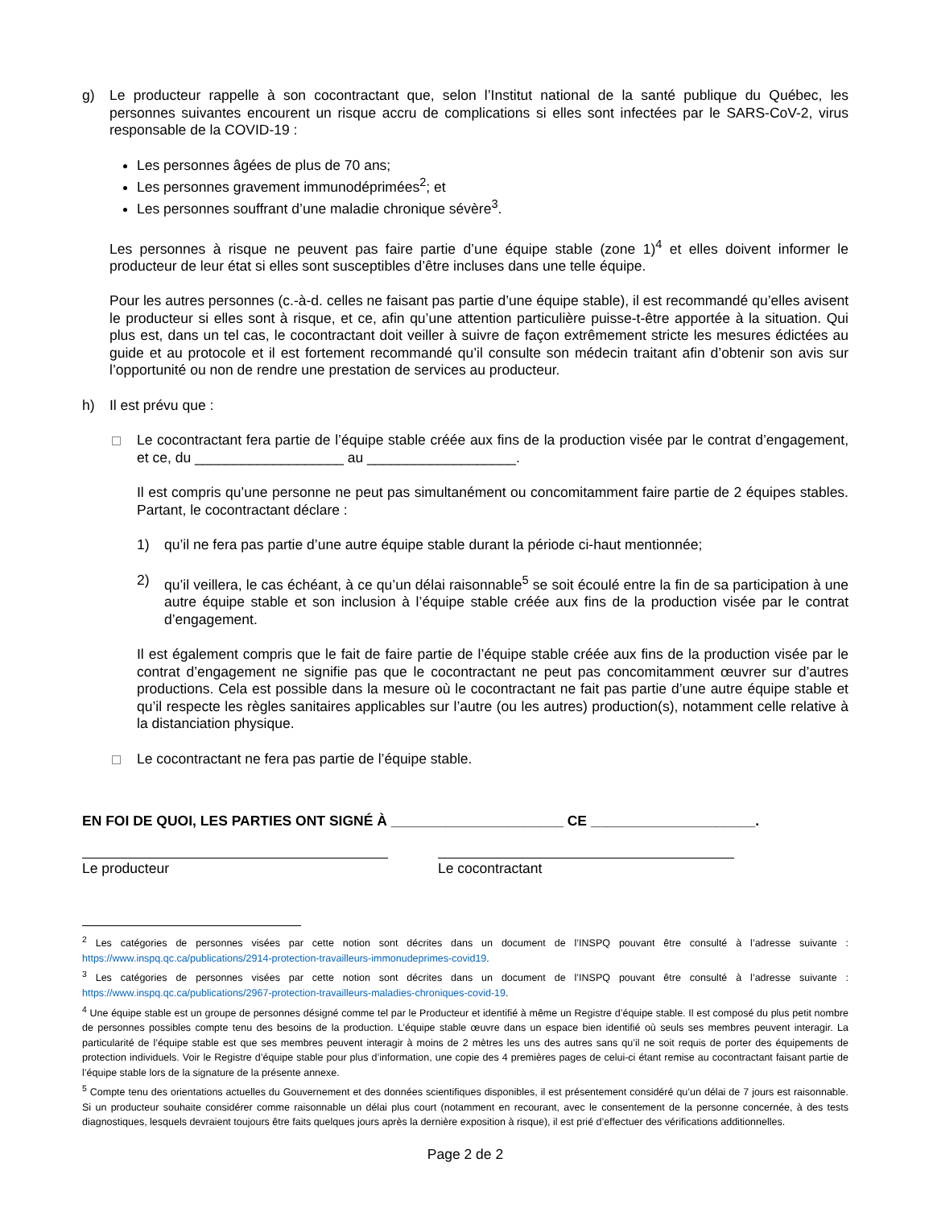g) Le producteur rappelle à son cocontractant que, selon l’Institut national de la santé publique du Québec, les personnes suivantes encourent un risque accru de complications si elles sont infectées par le SARS-CoV-2, virus responsable de la COVID-19 :
Les personnes âgées de plus de 70 ans;
Les personnes gravement immunodéprimées<sup>2</sup>; et
Les personnes souffrant d’une maladie chronique sévère<sup>3</sup>.
Les personnes à risque ne peuvent pas faire partie d’une équipe stable (zone 1)<sup>4</sup> et elles doivent informer le producteur de leur état si elles sont susceptibles d’être incluses dans une telle équipe.
Pour les autres personnes (c.-à-d. celles ne faisant pas partie d’une équipe stable), il est recommandé qu’elles avisent le producteur si elles sont à risque, et ce, afin qu’une attention particulière puisse-t-être apportée à la situation. Qui plus est, dans un tel cas, le cocontractant doit veiller à suivre de façon extrêmement stricte les mesures édictées au guide et au protocole et il est fortement recommandé qu’il consulte son médecin traitant afin d’obtenir son avis sur l’opportunité ou non de rendre une prestation de services au producteur.
h) Il est prévu que :
Le cocontractant fera partie de l’équipe stable créée aux fins de la production visée par le contrat d’engagement, et ce, du ___________________ au ___________________.
Il est compris qu’une personne ne peut pas simultanément ou concomitamment faire partie de 2 équipes stables. Partant, le cocontractant déclare :
1) qu’il ne fera pas partie d’une autre équipe stable durant la période ci-haut mentionnée;
2) qu’il veillera, le cas échéant, à ce qu’un délai raisonnable<sup>5</sup> se soit écoulé entre la fin de sa participation à une autre équipe stable et son inclusion à l’équipe stable créée aux fins de la production visée par le contrat d’engagement.
Il est également compris que le fait de faire partie de l’équipe stable créée aux fins de la production visée par le contrat d’engagement ne signifie pas que le cocontractant ne peut pas concomitamment œuvrer sur d’autres productions. Cela est possible dans la mesure où le cocontractant ne fait pas partie d’une autre équipe stable et qu’il respecte les règles sanitaires applicables sur l’autre (ou les autres) production(s), notamment celle relative à la distanciation physique.
Le cocontractant ne fera pas partie de l’équipe stable.
EN FOI DE QUOI, LES PARTIES ONT SIGNÉ À ______________________ CE _____________________.
Le producteur Le cocontractant
<sup>2</sup> Les catégories de personnes visées par cette notion sont décrites dans un document de l’INSPQ pouvant être consulté à l’adresse suivante : https://www.inspq.qc.ca/publications/2914-protection-travailleurs-immonudeprimes-covid19.
<sup>3</sup> Les catégories de personnes visées par cette notion sont décrites dans un document de l’INSPQ pouvant être consulté à l’adresse suivante : https://www.inspq.qc.ca/publications/2967-protection-travailleurs-maladies-chroniques-covid-19.
<sup>4</sup> Une équipe stable est un groupe de personnes désigné comme tel par le Producteur et identifié à même un Registre d’équipe stable. Il est composé du plus petit nombre de personnes possibles compte tenu des besoins de la production. L’équipe stable œuvre dans un espace bien identifié où seuls ses membres peuvent interagir. La particularité de l’équipe stable est que ses membres peuvent interagir à moins de 2 mètres les uns des autres sans qu’il ne soit requis de porter des équipements de protection individuels. Voir le Registre d’équipe stable pour plus d’information, une copie des 4 premières pages de celui-ci étant remise au cocontractant faisant partie de l’équipe stable lors de la signature de la présente annexe.
<sup>5</sup> Compte tenu des orientations actuelles du Gouvernement et des données scientifiques disponibles, il est présentement considéré qu’un délai de 7 jours est raisonnable. Si un producteur souhaite considérer comme raisonnable un délai plus court (notamment en recourant, avec le consentement de la personne concernée, à des tests diagnostiques, lesquels devraient toujours être faits quelques jours après la dernière exposition à risque), il est prié d’effectuer des vérifications additionnelles.
Page 2 de 2